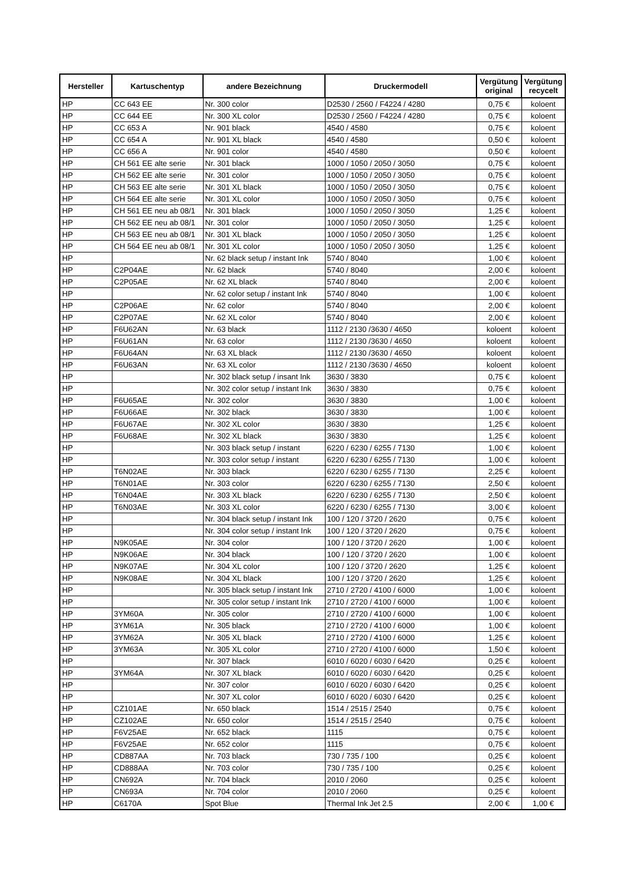| Hersteller | Kartuschentyp | andere Bezeichnung | Druckermodell | Vergütung original | Vergütung recycelt |
| --- | --- | --- | --- | --- | --- |
| HP | CC 643 EE | Nr. 300 color | D2530 / 2560 / F4224 / 4280 | 0,75 € | koloent |
| HP | CC 644 EE | Nr. 300 XL color | D2530 / 2560 / F4224 / 4280 | 0,75 € | koloent |
| HP | CC 653 A | Nr. 901 black | 4540 / 4580 | 0,75 € | koloent |
| HP | CC 654 A | Nr. 901 XL black | 4540 / 4580 | 0,50 € | koloent |
| HP | CC 656 A | Nr. 901 color | 4540 / 4580 | 0,50 € | koloent |
| HP | CH 561 EE alte serie | Nr. 301 black | 1000 / 1050 / 2050 / 3050 | 0,75 € | koloent |
| HP | CH 562 EE alte serie | Nr. 301 color | 1000 / 1050 / 2050 / 3050 | 0,75 € | koloent |
| HP | CH 563 EE alte serie | Nr. 301 XL black | 1000 / 1050 / 2050 / 3050 | 0,75 € | koloent |
| HP | CH 564 EE alte serie | Nr. 301 XL color | 1000 / 1050 / 2050 / 3050 | 0,75 € | koloent |
| HP | CH 561 EE neu ab 08/1 | Nr. 301 black | 1000 / 1050 / 2050 / 3050 | 1,25 € | koloent |
| HP | CH 562 EE neu ab 08/1 | Nr. 301 color | 1000 / 1050 / 2050 / 3050 | 1,25 € | koloent |
| HP | CH 563 EE neu ab 08/1 | Nr. 301 XL black | 1000 / 1050 / 2050 / 3050 | 1,25 € | koloent |
| HP | CH 564 EE neu ab 08/1 | Nr. 301 XL color | 1000 / 1050 / 2050 / 3050 | 1,25 € | koloent |
| HP | | Nr. 62 black setup / instant Ink | 5740 / 8040 | 1,00 € | koloent |
| HP | C2P04AE | Nr. 62 black | 5740 / 8040 | 2,00 € | koloent |
| HP | C2P05AE | Nr. 62 XL black | 5740 / 8040 | 2,00 € | koloent |
| HP | | Nr. 62 color setup / instant Ink | 5740 / 8040 | 1,00 € | koloent |
| HP | C2P06AE | Nr. 62 color | 5740 / 8040 | 2,00 € | koloent |
| HP | C2P07AE | Nr. 62 XL color | 5740 / 8040 | 2,00 € | koloent |
| HP | F6U62AN | Nr. 63 black | 1112 / 2130 /3630 / 4650 | koloent | koloent |
| HP | F6U61AN | Nr. 63 color | 1112 / 2130 /3630 / 4650 | koloent | koloent |
| HP | F6U64AN | Nr. 63 XL black | 1112 / 2130 /3630 / 4650 | koloent | koloent |
| HP | F6U63AN | Nr. 63 XL color | 1112 / 2130 /3630 / 4650 | koloent | koloent |
| HP | | Nr. 302 black setup / insant Ink | 3630 / 3830 | 0,75 € | koloent |
| HP | | Nr. 302 color setup / instant Ink | 3630 / 3830 | 0,75 € | koloent |
| HP | F6U65AE | Nr. 302 color | 3630 / 3830 | 1,00 € | koloent |
| HP | F6U66AE | Nr. 302 black | 3630 / 3830 | 1,00 € | koloent |
| HP | F6U67AE | Nr. 302 XL color | 3630 / 3830 | 1,25 € | koloent |
| HP | F6U68AE | Nr. 302 XL black | 3630 / 3830 | 1,25 € | koloent |
| HP | | Nr. 303 black setup / instant | 6220 / 6230 / 6255 / 7130 | 1,00 € | koloent |
| HP | | Nr. 303 color setup / instant | 6220 / 6230 / 6255 / 7130 | 1,00 € | koloent |
| HP | T6N02AE | Nr. 303 black | 6220 / 6230 / 6255 / 7130 | 2,25 € | koloent |
| HP | T6N01AE | Nr. 303 color | 6220 / 6230 / 6255 / 7130 | 2,50 € | koloent |
| HP | T6N04AE | Nr. 303 XL black | 6220 / 6230 / 6255 / 7130 | 2,50 € | koloent |
| HP | T6N03AE | Nr. 303 XL color | 6220 / 6230 / 6255 / 7130 | 3,00 € | koloent |
| HP | | Nr. 304 black setup / instant Ink | 100 / 120 / 3720 / 2620 | 0,75 € | koloent |
| HP | | Nr. 304 color setup / instant Ink | 100 / 120 / 3720 / 2620 | 0,75 € | koloent |
| HP | N9K05AE | Nr. 304 color | 100 / 120 / 3720 / 2620 | 1,00 € | koloent |
| HP | N9K06AE | Nr. 304 black | 100 / 120 / 3720 / 2620 | 1,00 € | koloent |
| HP | N9K07AE | Nr. 304 XL color | 100 / 120 / 3720 / 2620 | 1,25 € | koloent |
| HP | N9K08AE | Nr. 304 XL black | 100 / 120 / 3720 / 2620 | 1,25 € | koloent |
| HP | | Nr. 305 black setup / instant Ink | 2710 / 2720 / 4100 / 6000 | 1,00 € | koloent |
| HP | | Nr. 305 color setup / instant Ink | 2710 / 2720 / 4100 / 6000 | 1,00 € | koloent |
| HP | 3YM60A | Nr. 305 color | 2710 / 2720 / 4100 / 6000 | 1,00 € | koloent |
| HP | 3YM61A | Nr. 305 black | 2710 / 2720 / 4100 / 6000 | 1,00 € | koloent |
| HP | 3YM62A | Nr. 305 XL black | 2710 / 2720 / 4100 / 6000 | 1,25 € | koloent |
| HP | 3YM63A | Nr. 305 XL color | 2710 / 2720 / 4100 / 6000 | 1,50 € | koloent |
| HP | | Nr. 307 black | 6010 / 6020 / 6030 / 6420 | 0,25 € | koloent |
| HP | 3YM64A | Nr. 307 XL black | 6010 / 6020 / 6030 / 6420 | 0,25 € | koloent |
| HP | | Nr. 307 color | 6010 / 6020 / 6030 / 6420 | 0,25 € | koloent |
| HP | | Nr. 307 XL color | 6010 / 6020 / 6030 / 6420 | 0,25 € | koloent |
| HP | CZ101AE | Nr. 650 black | 1514 / 2515 / 2540 | 0,75 € | koloent |
| HP | CZ102AE | Nr. 650 color | 1514 / 2515 / 2540 | 0,75 € | koloent |
| HP | F6V25AE | Nr. 652 black | 1115 | 0,75 € | koloent |
| HP | F6V25AE | Nr. 652 color | 1115 | 0,75 € | koloent |
| HP | CD887AA | Nr. 703 black | 730 / 735 / 100 | 0,25 € | koloent |
| HP | CD888AA | Nr. 703 color | 730 / 735 / 100 | 0,25 € | koloent |
| HP | CN692A | Nr. 704 black | 2010 / 2060 | 0,25 € | koloent |
| HP | CN693A | Nr. 704 color | 2010 / 2060 | 0,25 € | koloent |
| HP | C6170A | Spot Blue | Thermal Ink Jet 2.5 | 2,00 € | 1,00 € |